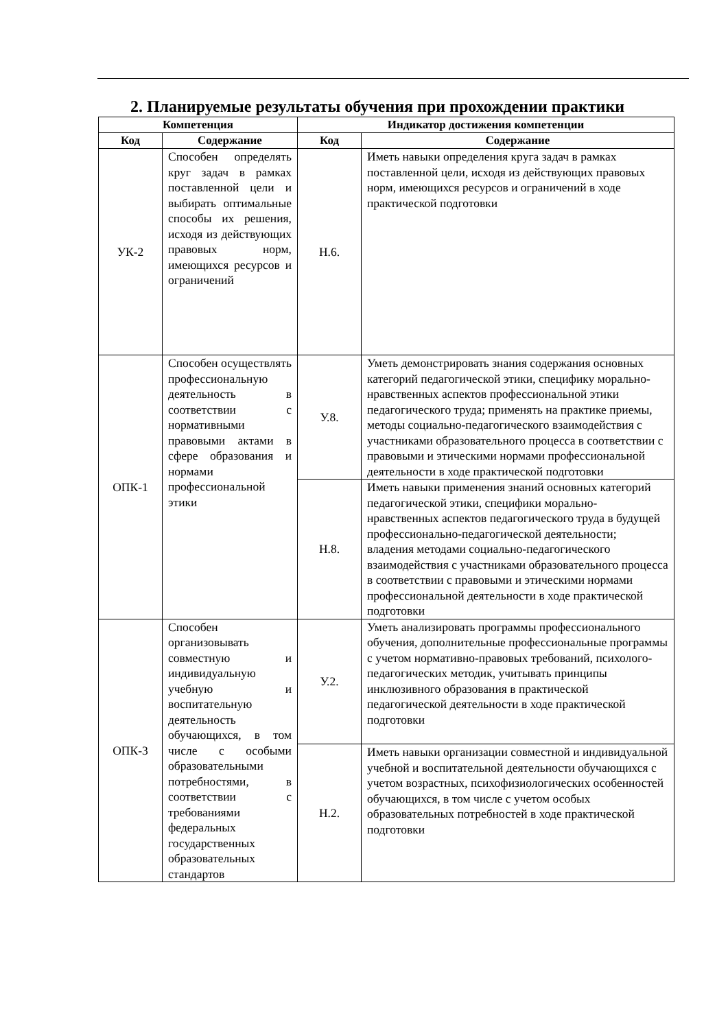2. Планируемые результаты обучения при прохождении практики
| Компетенция | | Индикатор достижения компетенции | |
| --- | --- | --- | --- |
| Код | Содержание | Код | Содержание |
| УК-2 | Способен определять круг задач в рамках поставленной цели и выбирать оптимальные способы их решения, исходя из действующих правовых норм, имеющихся ресурсов и ограничений | Н.6. | Иметь навыки определения круга задач в рамках поставленной цели, исходя из действующих правовых норм, имеющихся ресурсов и ограничений в ходе практической подготовки |
| ОПК-1 | Способен осуществлять профессиональную деятельность в соответствии с нормативными правовыми актами в сфере образования и нормами профессиональной этики | У.8. | Уметь демонстрировать знания содержания основных категорий педагогической этики, специфику морально-нравственных аспектов профессиональной этики педагогического труда; применять на практике приемы, методы социально-педагогического взаимодействия с участниками образовательного процесса в соответствии с правовыми и этическими нормами профессиональной деятельности в ходе практической подготовки |
| | | Н.8. | Иметь навыки применения знаний основных категорий педагогической этики, специфики морально-нравственных аспектов педагогического труда в будущей профессионально-педагогической деятельности; владения методами социально-педагогического взаимодействия с участниками образовательного процесса в соответствии с правовыми и этическими нормами профессиональной деятельности в ходе практической подготовки |
| ОПК-3 | Способен организовывать совместную и индивидуальную учебную и воспитательную деятельность обучающихся, в том числе с особыми образовательными потребностями, в соответствии с требованиями федеральных государственных образовательных стандартов | У.2. | Уметь анализировать программы профессионального обучения, дополнительные профессиональные программы с учетом нормативно-правовых требований, психолого-педагогических методик, учитывать принципы инклюзивного образования в практической педагогической деятельности в ходе практической подготовки |
| | | Н.2. | Иметь навыки организации совместной и индивидуальной учебной и воспитательной деятельности обучающихся с учетом возрастных, психофизиологических особенностей обучающихся, в том числе с учетом особых образовательных потребностей в ходе практической подготовки |